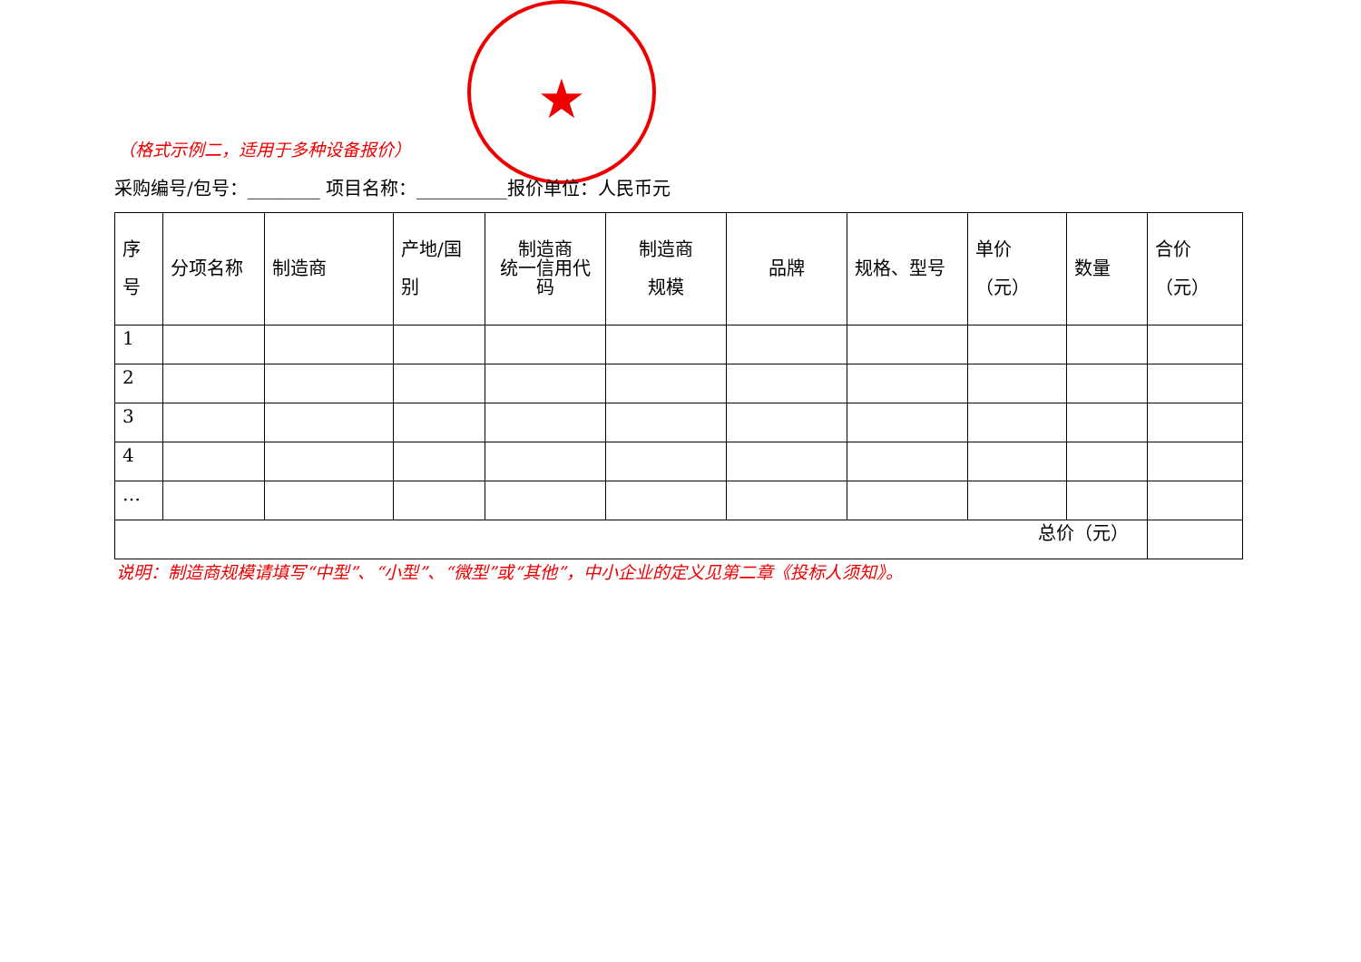★
（格式示例二，适用于多种设备报价）
采购编号/包号：________ 项目名称：__________报价单位：人民币元
| 序 号 | 分项名称 | 制造商 | 产地/国 别 | 制造商 统一信用代 码 | 制造商 规模 | 品牌 | 规格、型号 | 单价 （元） | 数量 | 合价 （元） |
| --- | --- | --- | --- | --- | --- | --- | --- | --- | --- | --- |
| 1 | | | | | | | | | | |
| 2 | | | | | | | | | | |
| 3 | | | | | | | | | | |
| 4 | | | | | | | | | | |
| … | | | | | | | | | | |
| 总价（元） | | | | | | | | | | |
说明：制造商规模请填写“中型”、“小型”、“微型”或“其他”，中小企业的定义见第二章《投标人须知》。